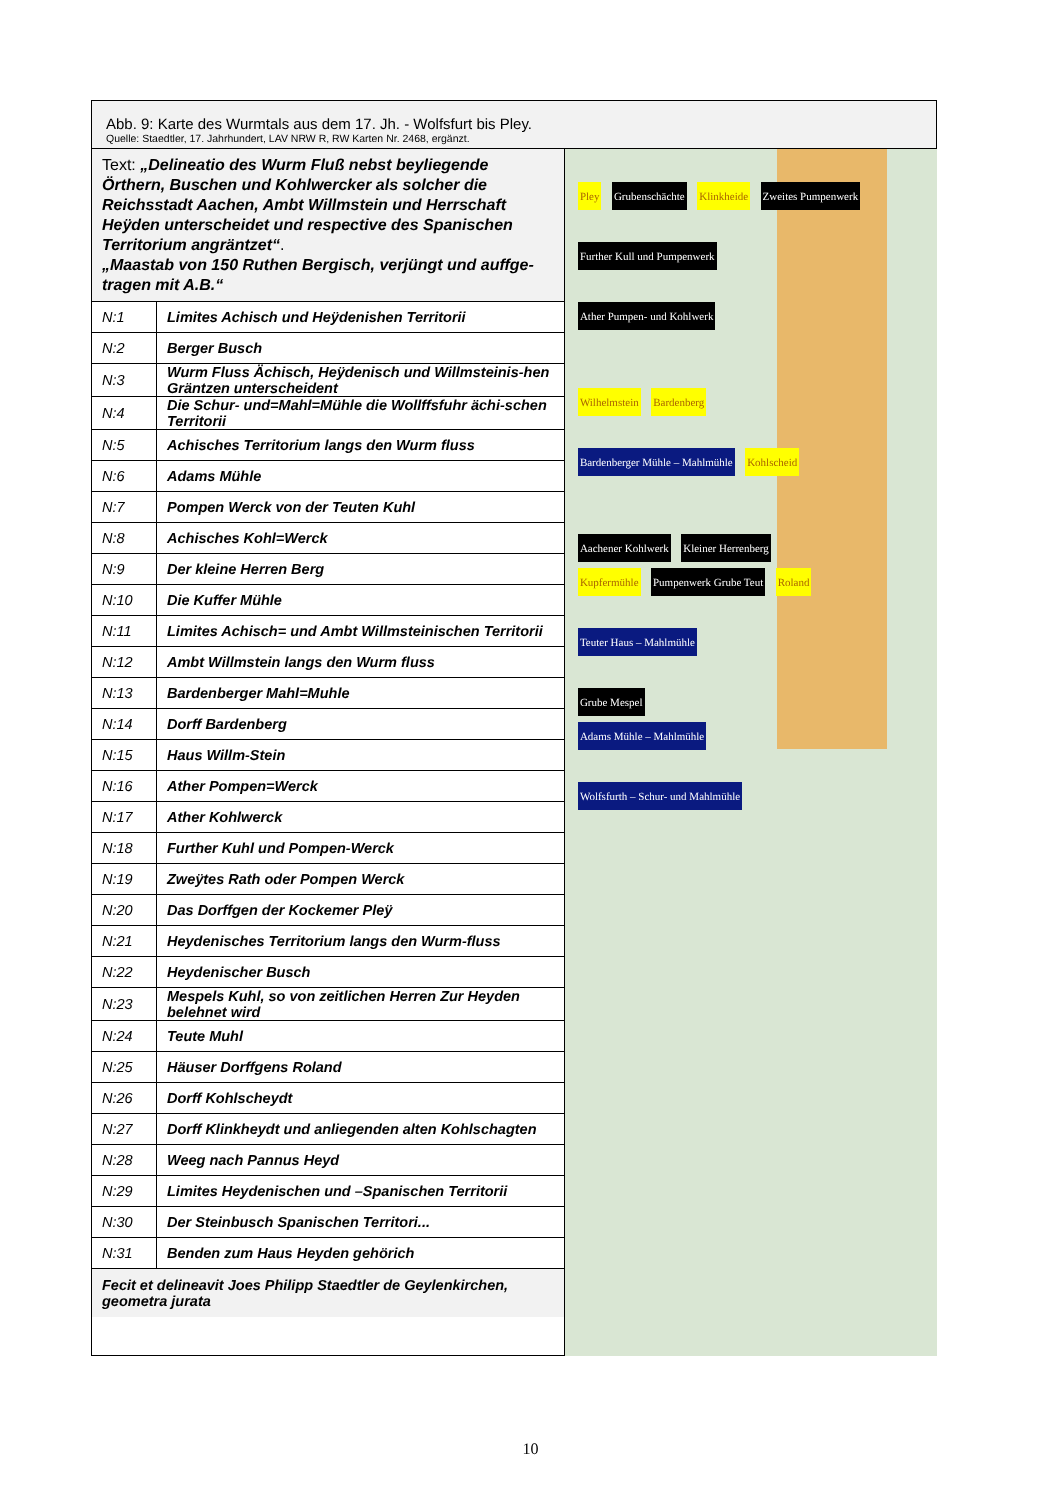Abb. 9: Karte des Wurmtals aus dem 17. Jh. - Wolfsfurt bis Pley.
Quelle: Staedtler, 17. Jahrhundert, LAV NRW R, RW Karten Nr. 2468, ergänzt.
Text: „Delineatio des Wurm Fluß nebst beyliegende Örthern, Buschen und Kohlwercker als solcher die Reichsstadt Aachen, Ambt Willmstein und Herrschaft Heÿden unterscheidet und respective des Spanischen Territorium angräntzet“.
„Maastab von 150 Ruthen Bergisch, verjüngt und auffge-tragen mit A.B.“
| N:1 | Limites Achisch und Heÿdenishen Territorii |
| N:2 | Berger Busch |
| N:3 | Wurm Fluss Ächisch, Heÿdenisch und Willmsteinis-hen Gräntzen unterscheident |
| N:4 | Die Schur- und=Mahl=Mühle die Wollffsfuhr ächi-schen Territorii |
| N:5 | Achisches Territorium langs den Wurm fluss |
| N:6 | Adams Mühle |
| N:7 | Pompen Werck von der Teuten Kuhl |
| N:8 | Achisches Kohl=Werck |
| N:9 | Der kleine Herren Berg |
| N:10 | Die Kuffer Mühle |
| N:11 | Limites Achisch= und Ambt Willmsteinischen Territorii |
| N:12 | Ambt Willmstein langs den Wurm fluss |
| N:13 | Bardenberger Mahl=Muhle |
| N:14 | Dorff Bardenberg |
| N:15 | Haus Willm-Stein |
| N:16 | Ather Pompen=Werck |
| N:17 | Ather Kohlwerck |
| N:18 | Further Kuhl und Pompen-Werck |
| N:19 | Zweÿtes Rath oder Pompen Werck |
| N:20 | Das Dorffgen der Kockemer Pleÿ |
| N:21 | Heydenisches Territorium langs den Wurm-fluss |
| N:22 | Heydenischer Busch |
| N:23 | Mespels Kuhl, so von zeitlichen Herren Zur Heyden belehnet wird |
| N:24 | Teute Muhl |
| N:25 | Häuser Dorffgens Roland |
| N:26 | Dorff Kohlscheydt |
| N:27 | Dorff Klinkheydt und anliegenden alten Kohlschagten |
| N:28 | Weeg nach Pannus Heyd |
| N:29 | Limites Heydenischen und –Spanischen Territorii |
| N:30 | Der Steinbusch Spanischen Territori... |
| N:31 | Benden zum Haus Heyden gehörich |
Fecit et delineavit Joes Philipp Staedtler de Geylenkirchen, geometra jurata
Pley Grubenschächte Klinkheide Zweites Pumpenwerk
Further Kull und Pumpenwerk
Ather Pumpen- und Kohlwerk
Wilhelmstein Bardenberg
Bardenberger Mühle – Mahlmühle Kohlscheid
Aachener Kohlwerk Kleiner Herrenberg
Kupfermühle Pumpenwerk Grube Teut Roland
Teuter Haus – Mahlmühle
Grube Mespel
Adams Mühle – Mahlmühle
Wolfsfurth – Schur- und Mahlmühle
10